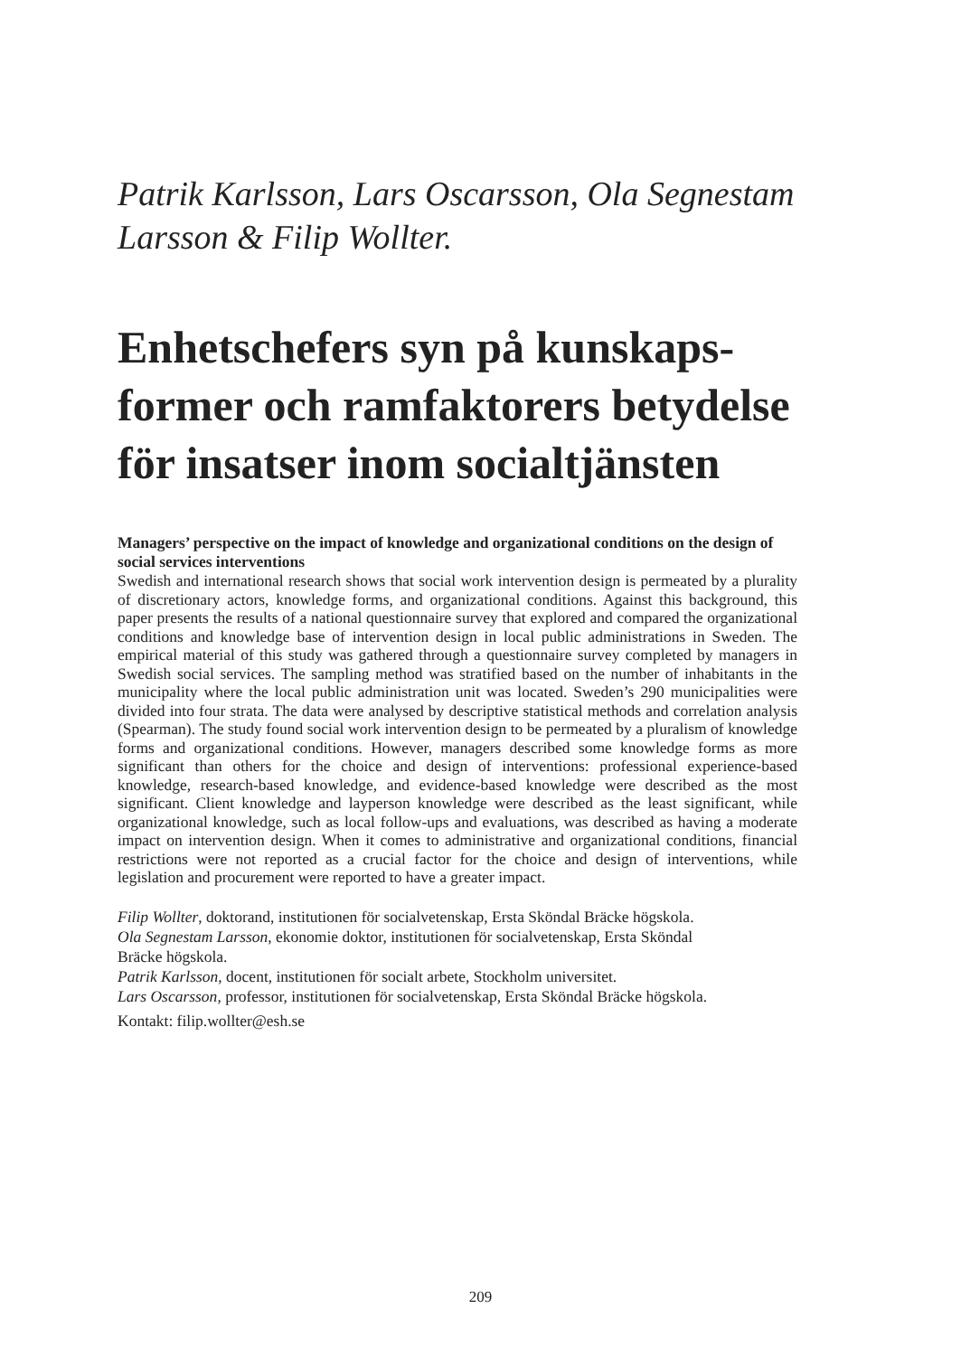Patrik Karlsson, Lars Oscarsson, Ola Segnestam Larsson & Filip Wollter.
Enhetschefers syn på kunskaps­former och ramfaktorers betydelse för insatser inom socialtjänsten
Managers’ perspective on the impact of knowledge and organizational conditions on the design of social services interventions
Swedish and international research shows that social work intervention design is permeated by a plurality of discretionary actors, knowledge forms, and organizational conditions. Against this background, this paper presents the results of a national questionnaire survey that explored and compared the organizational conditions and knowledge base of intervention design in local public administrations in Sweden. The empirical material of this study was gathered through a questionnaire survey completed by managers in Swedish social services. The sampling method was stratified based on the number of inhabitants in the municipality where the local public administration unit was located. Sweden’s 290 municipalities were divided into four strata. The data were analysed by descriptive statistical methods and correlation analysis (Spearman). The study found social work intervention design to be permeated by a pluralism of knowledge forms and organizational conditions. However, managers described some knowledge forms as more significant than others for the choice and design of interventions: professional experience-based knowledge, research-based knowledge, and evidence-based knowledge were described as the most significant. Client knowledge and layperson knowledge were described as the least significant, while organizational knowledge, such as local follow-ups and evaluations, was described as having a moderate impact on intervention design. When it comes to administrative and organizational conditions, financial restrictions were not reported as a crucial factor for the choice and design of interventions, while legislation and procurement were reported to have a greater impact.
Filip Wollter, doktorand, institutionen för socialvetenskap, Ersta Sköndal Bräcke högskola.
Ola Segnestam Larsson, ekonomie doktor, institutionen för socialvetenskap, Ersta Sköndal
Bräcke högskola.
Patrik Karlsson, docent, institutionen för socialt arbete, Stockholm universitet.
Lars Oscarsson, professor, institutionen för socialvetenskap, Ersta Sköndal Bräcke högskola.
Kontakt: filip.wollter@esh.se
209